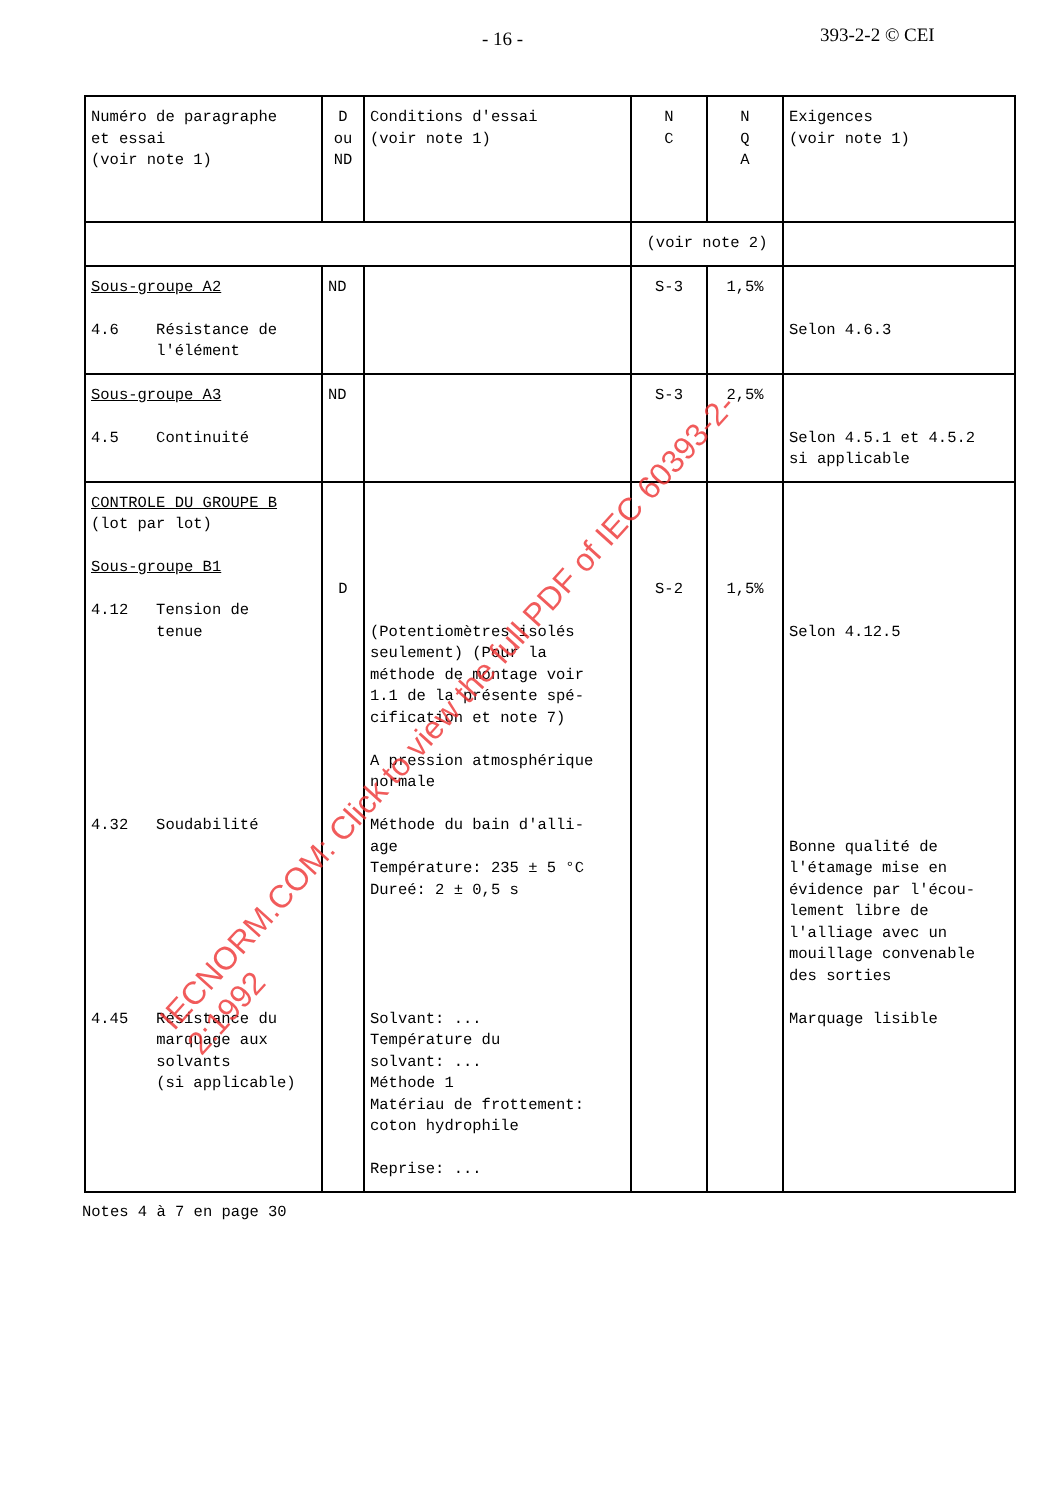- 16 - 393-2-2 © CEI
| Numéro de paragraphe et essai (voir note 1) | D ou ND | Conditions d'essai (voir note 1) | N C | N Q A | Exigences (voir note 1) |
| | | | (voir note 2) | | |
| Sous-groupe A2 4.6 Résistance de l'élément | ND | | S-3 | 1,5% | Selon 4.6.3 |
| Sous-groupe A3 4.5 Continuité | ND | | S-3 | 2,5% | Selon 4.5.1 et 4.5.2 si applicable |
| CONTROLE DU GROUPE B (lot par lot) Sous-groupe B1 4.12 Tension de tenue 4.32 Soudabilité 4.45 Résistance du marquage aux solvants (si applicable) | D | (Potentiomètres isolés seulement) (Pour la méthode de montage voir 1.1 de la présente spé- cification et note 7) A pression atmosphérique normale Méthode du bain d'alli- age Température: 235 ± 5 °C Dureé: 2 ± 0,5 s Solvant: ... Température du solvant: ... Méthode 1 Matériau de frottement: coton hydrophile Reprise: ... | S-2 | 1,5% | Selon 4.12.5 Bonne qualité de l'étamage mise en évidence par l'écou- lement libre de l'alliage avec un mouillage convenable des sorties Marquage lisible |
Notes 4 à 7 en page 30
IECNORM.COM: Click to view the full PDF of IEC 60393-2-2:1992